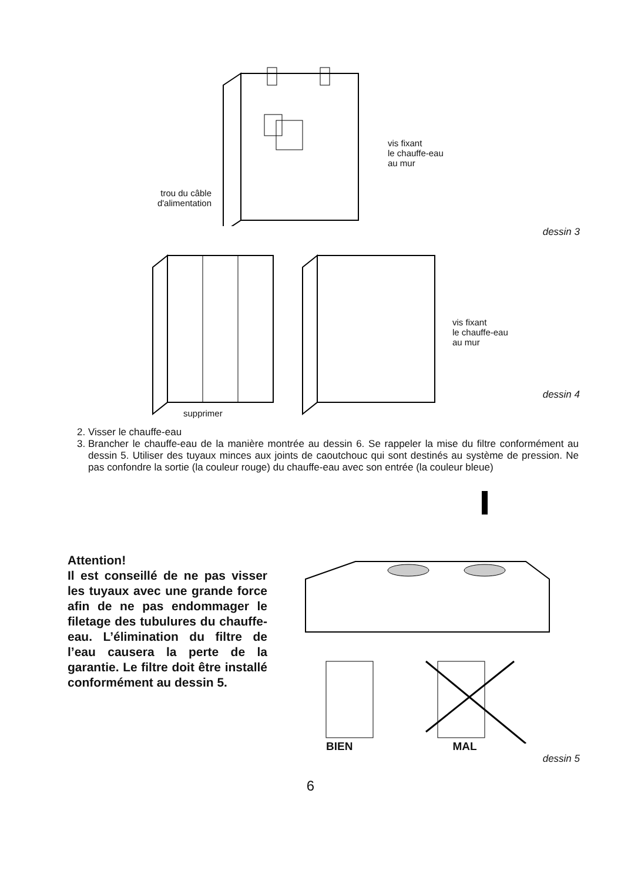trou du câble
d'alimentation
vis fixant
le chauffe-eau
au mur
dessin 3
vis fixant
le chauffe-eau
au mur
supprimer
dessin 4
2. Visser le chauffe-eau
3. Brancher le chauffe-eau de la manière montrée au dessin 6. Se rappeler la mise du filtre conformément au dessin 5. Utiliser des tuyaux minces aux joints de caoutchouc qui sont destinés au système de pression. Ne pas confondre la sortie (la couleur rouge) du chauffe-eau avec son entrée (la couleur bleue)
Attention!
Il est conseillé de ne pas visser les tuyaux avec une grande force afin de ne pas endommager le filetage des tubulures du chauffe-eau. L’élimination du filtre de l’eau causera la perte de la garantie. Le filtre doit être installé conformément au dessin 5.
BIEN MAL
dessin 5
6